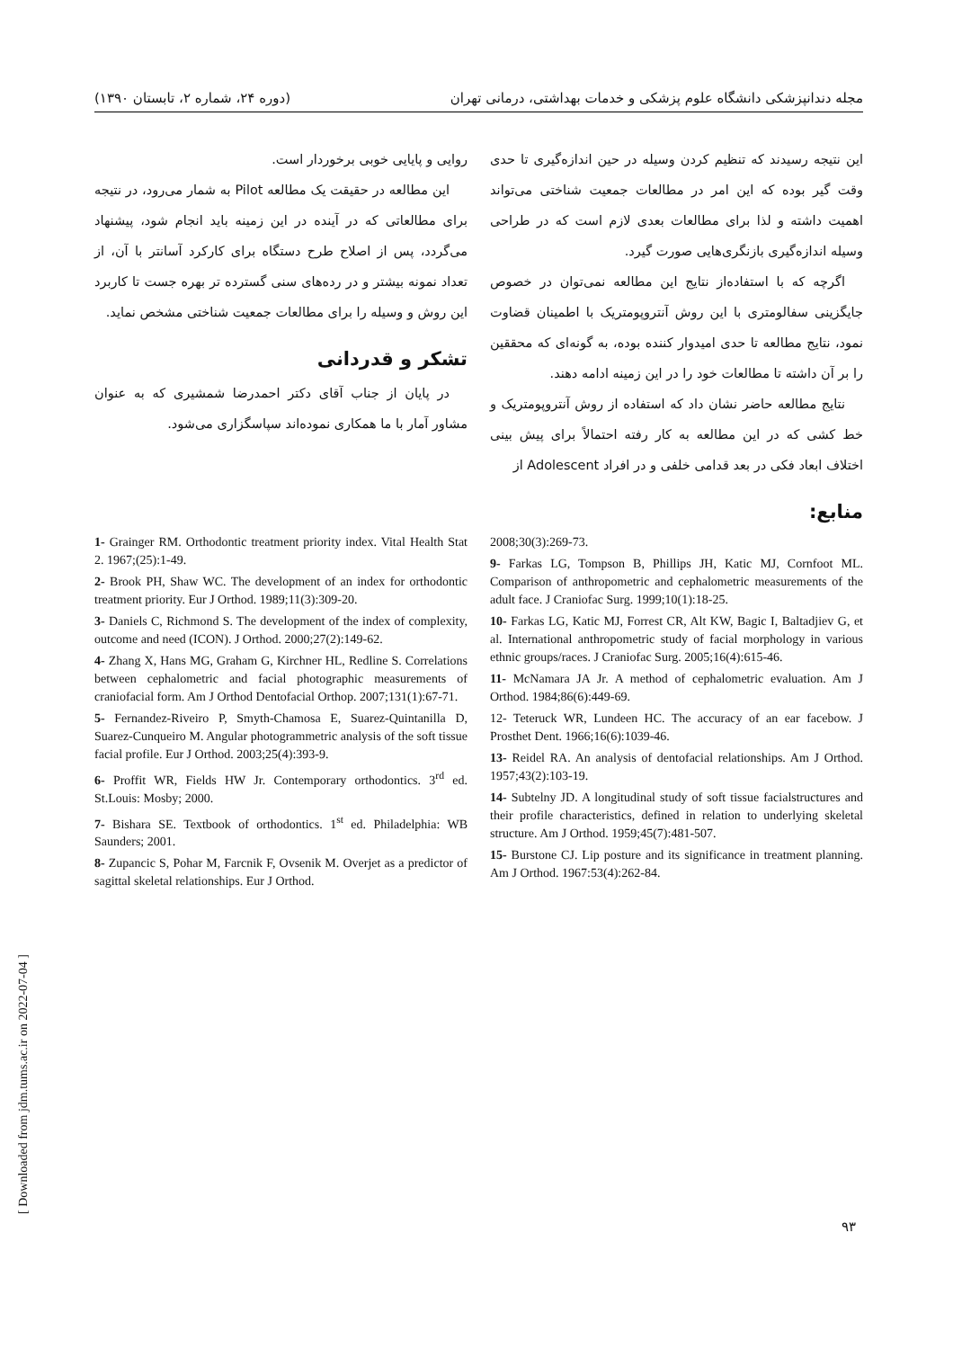مجله دندانپزشکی دانشگاه علوم پزشکی و خدمات بهداشتی، درمانی تهران (دوره ۲۴، شماره ۲، تابستان ۱۳۹۰)
این نتیجه رسیدند که تنظیم کردن وسیله در حین اندازه‌گیری تا حدی وقت گیر بوده که این امر در مطالعات جمعیت شناختی می‌تواند اهمیت داشته و لذا برای مطالعات بعدی لازم است که در طراحی وسیله اندازه‌گیری بازنگری‌هایی صورت گیرد.
اگرچه که با استفاده‌از نتایج این مطالعه نمی‌توان در خصوص جایگزینی سفالومتری با این روش آنتروپومتریک با اطمینان قضاوت نمود، نتایج مطالعه تا حدی امیدوار کننده بوده، به گونه‌ای که محققین را بر آن داشته تا مطالعات خود را در این زمینه ادامه دهند.
نتایج مطالعه حاضر نشان داد که استفاده از روش آنتروپومتریک و خط کشی که در این مطالعه به کار رفته احتمالاً برای پیش بینی اختلاف ابعاد فکی در بعد قدامی خلفی و در افراد Adolescent از
منابع:
روایی و پایایی خوبی برخوردار است.
این مطالعه در حقیقت یک مطالعه Pilot به شمار می‌رود، در نتیجه برای مطالعاتی که در آینده در این زمینه باید انجام شود، پیشنهاد می‌گردد، پس از اصلاح طرح دستگاه برای کارکرد آسانتر با آن، از تعداد نمونه بیشتر و در رده‌های سنی گسترده تر بهره جست تا کاربرد این روش و وسیله را برای مطالعات جمعیت شناختی مشخص نماید.
تشکر و قدردانی
در پایان از جناب آقای دکتر احمدرضا شمشیری که به عنوان مشاور آمار با ما همکاری نموده‌اند سپاسگزاری می‌شود.
2008;30(3):269-73.
9- Farkas LG, Tompson B, Phillips JH, Katic MJ, Cornfoot ML. Comparison of anthropometric and cephalometric measurements of the adult face. J Craniofac Surg. 1999;10(1):18-25.
10- Farkas LG, Katic MJ, Forrest CR, Alt KW, Bagic I, Baltadjiev G, et al. International anthropometric study of facial morphology in various ethnic groups/races. J Craniofac Surg. 2005;16(4):615-46.
11- McNamara JA Jr. A method of cephalometric evaluation. Am J Orthod. 1984;86(6):449-69.
12- Teteruck WR, Lundeen HC. The accuracy of an ear facebow. J Prosthet Dent. 1966;16(6):1039-46.
13- Reidel RA. An analysis of dentofacial relationships. Am J Orthod. 1957;43(2):103-19.
14- Subtelny JD. A longitudinal study of soft tissue facialstructures and their profile characteristics, defined in relation to underlying skeletal structure. Am J Orthod. 1959;45(7):481-507.
15- Burstone CJ. Lip posture and its significance in treatment planning. Am J Orthod. 1967:53(4):262-84.
1- Grainger RM. Orthodontic treatment priority index. Vital Health Stat 2. 1967;(25):1-49.
2- Brook PH, Shaw WC. The development of an index for orthodontic treatment priority. Eur J Orthod. 1989;11(3):309-20.
3- Daniels C, Richmond S. The development of the index of complexity, outcome and need (ICON). J Orthod. 2000;27(2):149-62.
4- Zhang X, Hans MG, Graham G, Kirchner HL, Redline S. Correlations between cephalometric and facial photographic measurements of craniofacial form. Am J Orthod Dentofacial Orthop. 2007;131(1):67-71.
5- Fernandez-Riveiro P, Smyth-Chamosa E, Suarez-Quintanilla D, Suarez-Cunqueiro M. Angular photogrammetric analysis of the soft tissue facial profile. Eur J Orthod. 2003;25(4):393-9.
6- Proffit WR, Fields HW Jr. Contemporary orthodontics. 3<sup>rd</sup> ed. St.Louis: Mosby; 2000.
7- Bishara SE. Textbook of orthodontics. 1<sup>st</sup> ed. Philadelphia: WB Saunders; 2001.
8- Zupancic S, Pohar M, Farcnik F, Ovsenik M. Overjet as a predictor of sagittal skeletal relationships. Eur J Orthod.
۹۳
[ Downloaded from jdm.tums.ac.ir on 2022-07-04 ]